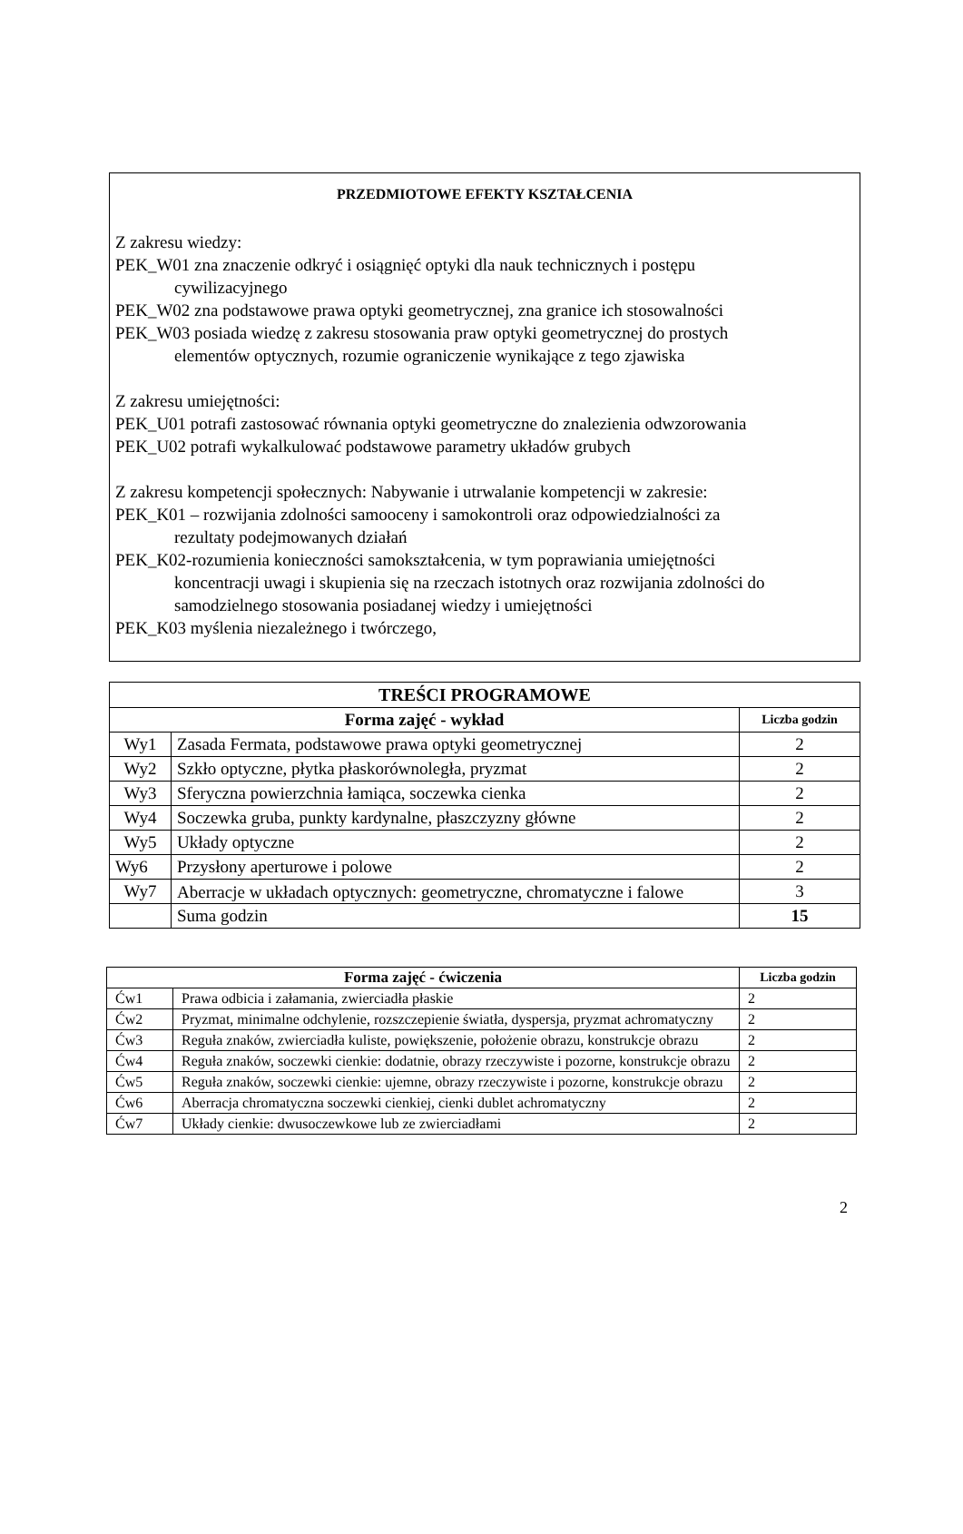PRZEDMIOTOWE EFEKTY KSZTAŁCENIA
Z zakresu wiedzy:
PEK_W01 zna znaczenie odkryć i osiągnięć optyki dla nauk technicznych i postępu
cywilizacyjnego
PEK_W02 zna podstawowe prawa optyki geometrycznej, zna granice ich stosowalności
PEK_W03 posiada wiedzę z zakresu stosowania praw optyki geometrycznej do prostych
elementów optycznych, rozumie ograniczenie wynikające z tego zjawiska
Z zakresu umiejętności:
PEK_U01 potrafi zastosować równania optyki geometryczne do znalezienia odwzorowania
PEK_U02 potrafi wykalkulować podstawowe parametry układów grubych
Z zakresu kompetencji społecznych: Nabywanie i utrwalanie kompetencji w zakresie:
PEK_K01 – rozwijania zdolności samooceny i samokontroli oraz odpowiedzialności za
rezultaty podejmowanych działań
PEK_K02-rozumienia konieczności samokształcenia, w tym poprawiania umiejętności
koncentracji uwagi i skupienia się na rzeczach istotnych oraz rozwijania zdolności do
samodzielnego stosowania posiadanej wiedzy i umiejętności
PEK_K03 myślenia niezależnego i twórczego,
| TREŚCI PROGRAMOWE | | |
| --- | --- | --- |
| Forma zajęć - wykład | | Liczba godzin |
| Wy1 | Zasada Fermata, podstawowe prawa optyki geometrycznej | 2 |
| Wy2 | Szkło optyczne, płytka płaskorównoległa, pryzmat | 2 |
| Wy3 | Sferyczna powierzchnia łamiąca, soczewka cienka | 2 |
| Wy4 | Soczewka gruba, punkty kardynalne, płaszczyzny główne | 2 |
| Wy5 | Układy optyczne | 2 |
| Wy6 | Przysłony aperturowe i polowe | 2 |
| Wy7 | Aberracje w układach optycznych: geometryczne, chromatyczne i falowe | 3 |
| | Suma godzin | 15 |
| Forma zajęć - ćwiczenia | | Liczba godzin |
| --- | --- | --- |
| Ćw1 | Prawa odbicia i załamania, zwierciadła płaskie | 2 |
| Ćw2 | Pryzmat, minimalne odchylenie, rozszczepienie światła, dyspersja, pryzmat achromatyczny | 2 |
| Ćw3 | Reguła znaków, zwierciadła kuliste, powiększenie, położenie obrazu, konstrukcje obrazu | 2 |
| Ćw4 | Reguła znaków, soczewki cienkie: dodatnie, obrazy rzeczywiste i pozorne, konstrukcje obrazu | 2 |
| Ćw5 | Reguła znaków, soczewki cienkie: ujemne, obrazy rzeczywiste i pozorne, konstrukcje obrazu | 2 |
| Ćw6 | Aberracja chromatyczna soczewki cienkiej, cienki dublet achromatyczny | 2 |
| Ćw7 | Układy cienkie: dwusoczewkowe lub ze zwierciadłami | 2 |
2